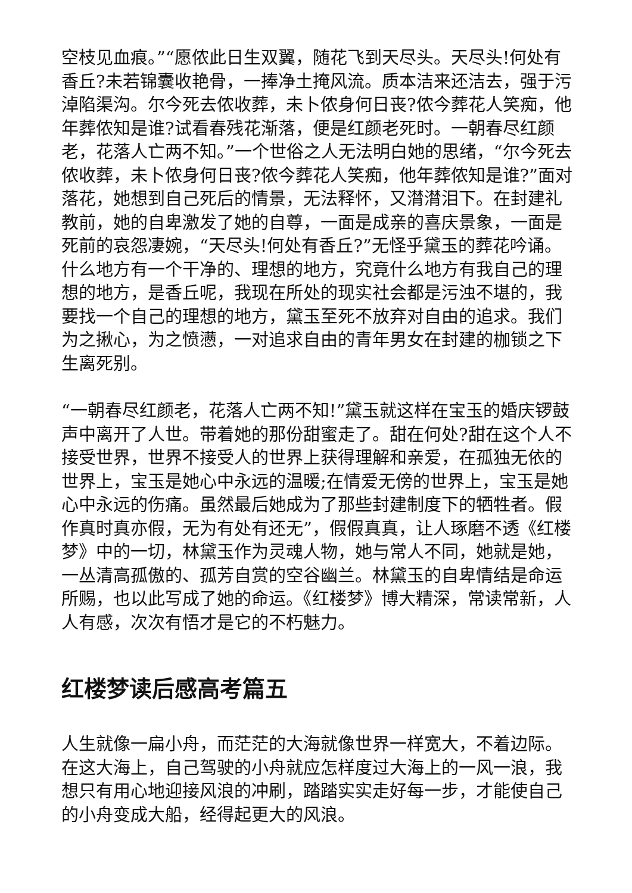空枝见血痕。”“愿侬此日生双翼，随花飞到天尽头。天尽头!何处有香丘?未若锦囊收艳骨，一捧净土掩风流。质本洁来还洁去，强于污淖陷渠沟。尔今死去侬收葬，未卜侬身何日丧?侬今葬花人笑痴，他年葬侬知是谁?试看春残花渐落，便是红颜老死时。一朝春尽红颜老，花落人亡两不知。”一个世俗之人无法明白她的思绪，“尔今死去侬收葬，未卜侬身何日丧?侬今葬花人笑痴，他年葬侬知是谁?”面对落花，她想到自己死后的情景，无法释怀，又潸潸泪下。在封建礼教前，她的自卑激发了她的自尊，一面是成亲的喜庆景象，一面是死前的哀怨凄婉，“天尽头!何处有香丘?”无怪乎黛玉的葬花吟诵。什么地方有一个干净的、理想的地方，究竟什么地方有我自己的理想的地方，是香丘呢，我现在所处的现实社会都是污浊不堪的，我要找一个自己的理想的地方，黛玉至死不放弃对自由的追求。我们为之揪心，为之愤懑，一对追求自由的青年男女在封建的枷锁之下生离死别。
“一朝春尽红颜老，花落人亡两不知!”黛玉就这样在宝玉的婚庆锣鼓声中离开了人世。带着她的那份甜蜜走了。甜在何处?甜在这个人不接受世界，世界不接受人的世界上获得理解和亲爱，在孤独无依的世界上，宝玉是她心中永远的温暖;在情爱无傍的世界上，宝玉是她心中永远的伤痛。虽然最后她成为了那些封建制度下的牺牲者。假作真时真亦假，无为有处有还无”，假假真真，让人琢磨不透《红楼梦》中的一切，林黛玉作为灵魂人物，她与常人不同，她就是她，一丛清高孤傲的、孤芳自赏的空谷幽兰。林黛玉的自卑情结是命运所赐，也以此写成了她的命运。《红楼梦》博大精深，常读常新，人人有感，次次有悟才是它的不朽魅力。
红楼梦读后感高考篇五
人生就像一扁小舟，而茫茫的大海就像世界一样宽大，不着边际。在这大海上，自己驾驶的小舟就应怎样度过大海上的一风一浪，我想只有用心地迎接风浪的冲刷，踏踏实实走好每一步，才能使自己的小舟变成大船，经得起更大的风浪。